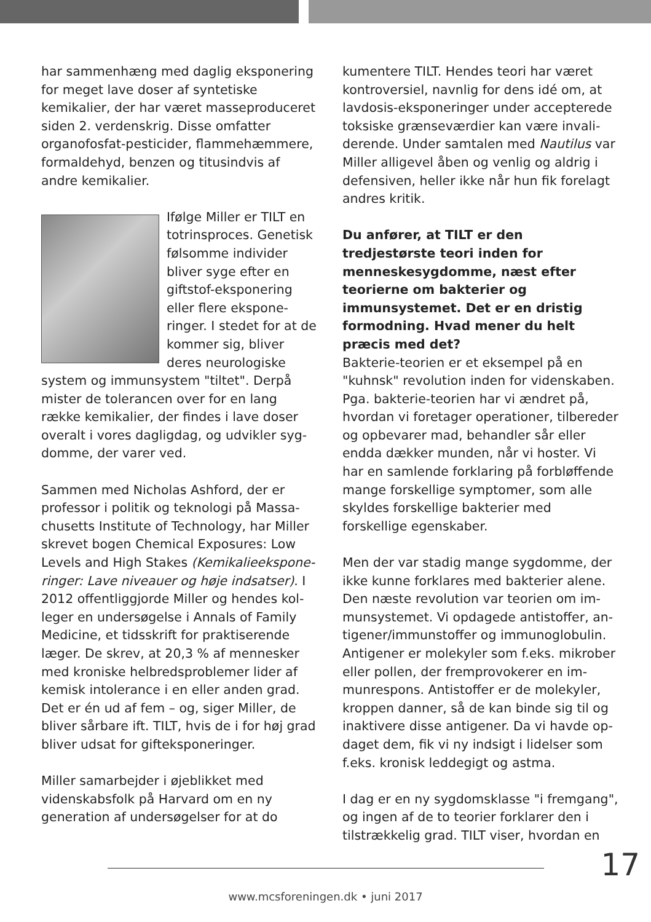har sammenhæng med daglig ekspone­ring for meget lave doser af syntetiske kemikalier, der har været masseprodu­ceret siden 2. verdenskrig. Disse omfatter organofosfat-pesticider, flammehæmmere, formaldehyd, benzen og titusindvis af andre kemikalier.
Ifølge Miller er TILT en totrinsproces. Genetisk følsomme individer bliver syge efter en giftstof-eksponering eller flere ekspone­ringer. I stedet for at de kommer sig, bliver deres neurologiske system og immunsystem "tiltet". Derpå mister de tolerancen over for en lang række kemikalier, der findes i lave doser overalt i vores dagligdag, og udvikler syg­domme, der varer ved.
Sammen med Nicholas Ashford, der er professor i politik og teknologi på Massa­chusetts Institute of Technology, har Miller skrevet bogen Chemical Exposures: Low Levels and High Stakes (Kemikalieekspone­ringer: Lave niveauer og høje indsatser). I 2012 offentliggjorde Miller og hendes kol­leger en undersøgelse i Annals of Family Medicine, et tidsskrift for praktiserende læger. De skrev, at 20,3 % af mennesker med kroniske helbredsproblemer lider af kemisk intolerance i en eller anden grad. Det er én ud af fem – og, siger Miller, de bliver sårbare ift. TILT, hvis de i for høj grad bliver udsat for gifteksponeringer.
Miller samarbejder i øjeblikket med videnskabsfolk på Harvard om en ny generation af undersøgelser for at do­
kumentere TILT. Hendes teori har været kontroversiel, navnlig for dens idé om, at lavdosis-eksponeringer under accepterede toksiske grænseværdier kan være invali­derende. Under samtalen med Nautilus var Miller alligevel åben og venlig og aldrig i defensiven, heller ikke når hun fik forelagt andres kritik.
Du anfører, at TILT er den tredjestørste teori inden for menneskesygdomme, næst efter teorierne om bakterier og immunsystemet. Det er en dristig formodning. Hvad mener du helt præcis med det?
Bakterie-teorien er et eksempel på en "kuhnsk" revolution inden for videnska­ben. Pga. bakterie-teorien har vi ændret på, hvordan vi foretager operationer, til­bereder og opbevarer mad, behandler sår eller endda dækker munden, når vi hoster. Vi har en samlende forklaring på for­bløffende mange forskellige symptomer, som alle skyldes forskellige bakterier med forskellige egenskaber.
Men der var stadig mange sygdomme, der ikke kunne forklares med bakterier alene. Den næste revolution var teorien om im­munsystemet. Vi opdagede antistoffer, an­tigener/immunstoffer og immunoglobulin. Antigener er molekyler som f.eks. mikrober eller pollen, der fremprovokerer en im­munrespons. Antistoffer er de molekyler, kroppen danner, så de kan binde sig til og inaktivere disse antigener. Da vi havde op­daget dem, fik vi ny indsigt i lidelser som f.eks. kronisk leddegigt og astma.
I dag er en ny sygdomsklasse "i fremgang", og ingen af de to teorier forklarer den i tilstrækkelig grad. TILT viser, hvordan en
17
www.mcsforeningen.dk • juni 2017